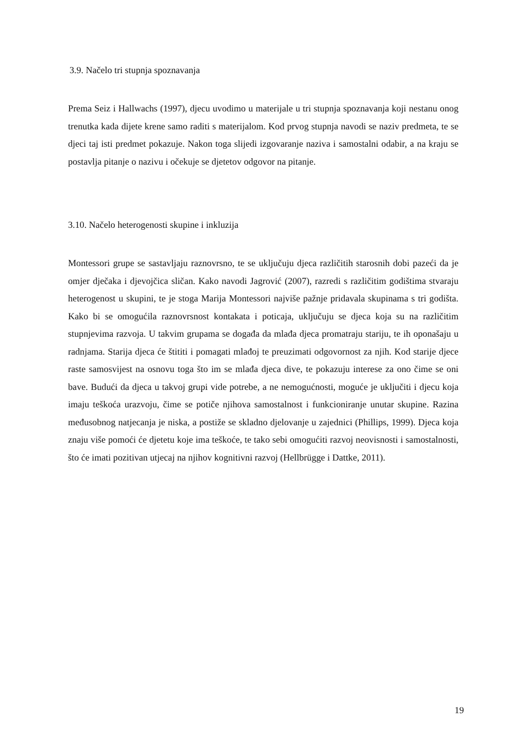3.9. Načelo tri stupnja spoznavanja
Prema Seiz i Hallwachs (1997), djecu uvodimo u materijale u tri stupnja spoznavanja koji nestanu onog trenutka kada dijete krene samo raditi s materijalom. Kod prvog stupnja navodi se naziv predmeta, te se djeci taj isti predmet pokazuje. Nakon toga slijedi izgovaranje naziva i samostalni odabir, a na kraju se postavlja pitanje o nazivu i očekuje se djetetov odgovor na pitanje.
3.10. Načelo heterogenosti skupine i inkluzija
Montessori grupe se sastavljaju raznovrsno, te se uključuju djeca različitih starosnih dobi pazeći da je omjer dječaka i djevojčica sličan. Kako navodi Jagrović (2007), razredi s različitim godištima stvaraju heterogenost u skupini, te je stoga Marija Montessori najviše pažnje pridavala skupinama s tri godišta. Kako bi se omogućila raznovrsnost kontakata i poticaja, uključuju se djeca koja su na različitim stupnjevima razvoja. U takvim grupama se događa da mlađa djeca promatraju stariju, te ih oponašaju u radnjama. Starija djeca će štititi i pomagati mlađoj te preuzimati odgovornost za njih. Kod starije djece raste samosvijest na osnovu toga što im se mlađa djeca dive, te pokazuju interese za ono čime se oni bave. Budući da djeca u takvoj grupi vide potrebe, a ne nemogućnosti, moguće je uključiti i djecu koja imaju teškoća urazvoju, čime se potiče njihova samostalnost i funkcioniranje unutar skupine. Razina međusobnog natjecanja je niska, a postiže se skladno djelovanje u zajednici (Phillips, 1999). Djeca koja znaju više pomoći će djetetu koje ima teškoće, te tako sebi omogućiti razvoj neovisnosti i samostalnosti, što će imati pozitivan utjecaj na njihov kognitivni razvoj (Hellbrügge i Dattke, 2011).
19